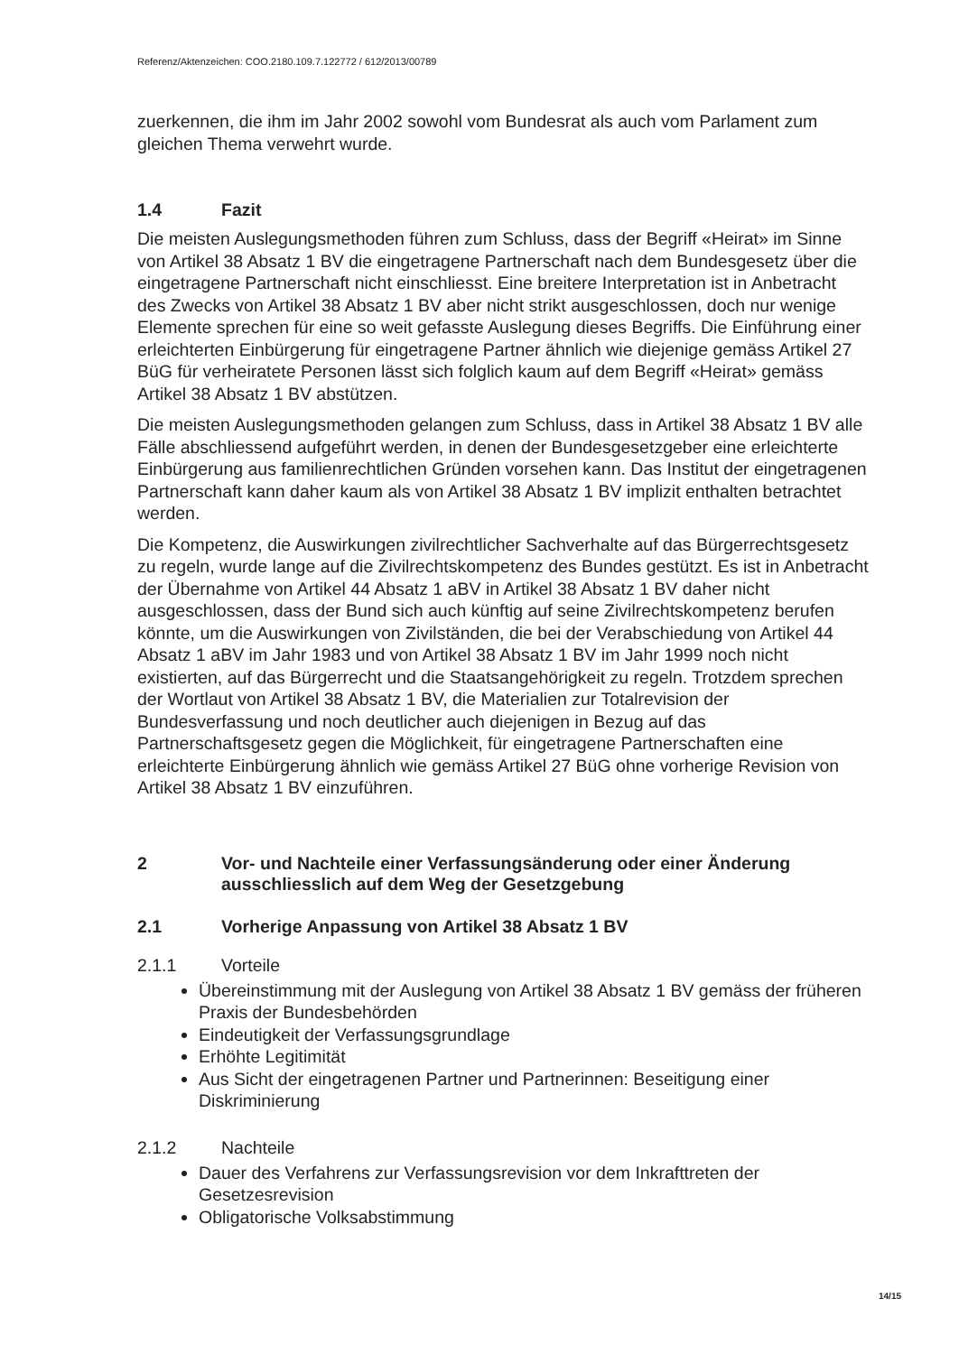Referenz/Aktenzeichen: COO.2180.109.7.122772 / 612/2013/00789
zuerkennen, die ihm im Jahr 2002 sowohl vom Bundesrat als auch vom Parlament zum gleichen Thema verwehrt wurde.
1.4 Fazit
Die meisten Auslegungsmethoden führen zum Schluss, dass der Begriff «Heirat» im Sinne von Artikel 38 Absatz 1 BV die eingetragene Partnerschaft nach dem Bundesgesetz über die eingetragene Partnerschaft nicht einschliesst. Eine breitere Interpretation ist in Anbetracht des Zwecks von Artikel 38 Absatz 1 BV aber nicht strikt ausgeschlossen, doch nur wenige Elemente sprechen für eine so weit gefasste Auslegung dieses Begriffs. Die Einführung einer erleichterten Einbürgerung für eingetragene Partner ähnlich wie diejenige gemäss Artikel 27 BüG für verheiratete Personen lässt sich folglich kaum auf dem Begriff «Heirat» gemäss Artikel 38 Absatz 1 BV abstützen.
Die meisten Auslegungsmethoden gelangen zum Schluss, dass in Artikel 38 Absatz 1 BV alle Fälle abschliessend aufgeführt werden, in denen der Bundesgesetzgeber eine erleichterte Einbürgerung aus familienrechtlichen Gründen vorsehen kann. Das Institut der eingetragenen Partnerschaft kann daher kaum als von Artikel 38 Absatz 1 BV implizit enthalten betrachtet werden.
Die Kompetenz, die Auswirkungen zivilrechtlicher Sachverhalte auf das Bürgerrechtsgesetz zu regeln, wurde lange auf die Zivilrechtskompetenz des Bundes gestützt. Es ist in Anbetracht der Übernahme von Artikel 44 Absatz 1 aBV in Artikel 38 Absatz 1 BV daher nicht ausgeschlossen, dass der Bund sich auch künftig auf seine Zivilrechtskompetenz berufen könnte, um die Auswirkungen von Zivilständen, die bei der Verabschiedung von Artikel 44 Absatz 1 aBV im Jahr 1983 und von Artikel 38 Absatz 1 BV im Jahr 1999 noch nicht existierten, auf das Bürgerrecht und die Staatsangehörigkeit zu regeln. Trotzdem sprechen der Wortlaut von Artikel 38 Absatz 1 BV, die Materialien zur Totalrevision der Bundesverfassung und noch deutlicher auch diejenigen in Bezug auf das Partnerschaftsgesetz gegen die Möglichkeit, für eingetragene Partnerschaften eine erleichterte Einbürgerung ähnlich wie gemäss Artikel 27 BüG ohne vorherige Revision von Artikel 38 Absatz 1 BV einzuführen.
2 Vor- und Nachteile einer Verfassungsänderung oder einer Änderung ausschliesslich auf dem Weg der Gesetzgebung
2.1 Vorherige Anpassung von Artikel 38 Absatz 1 BV
2.1.1 Vorteile
Übereinstimmung mit der Auslegung von Artikel 38 Absatz 1 BV gemäss der früheren Praxis der Bundesbehörden
Eindeutigkeit der Verfassungsgrundlage
Erhöhte Legitimität
Aus Sicht der eingetragenen Partner und Partnerinnen: Beseitigung einer Diskriminierung
2.1.2 Nachteile
Dauer des Verfahrens zur Verfassungsrevision vor dem Inkrafttreten der Gesetzesrevision
Obligatorische Volksabstimmung
14/15